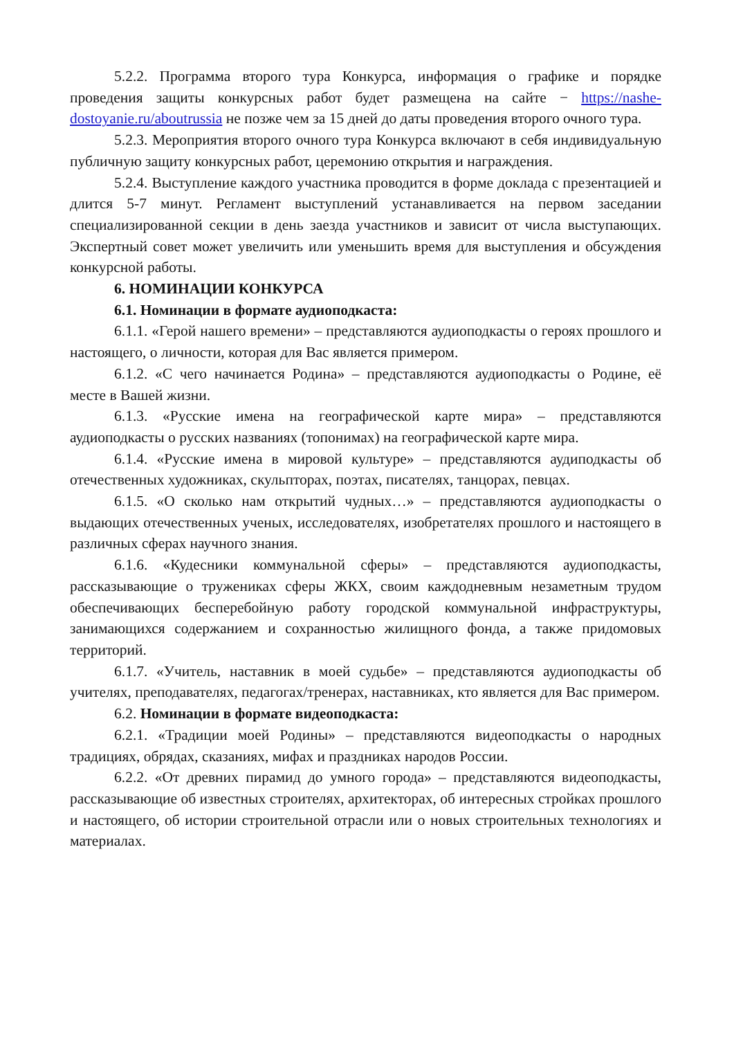5.2.2. Программа второго тура Конкурса, информация о графике и порядке проведения защиты конкурсных работ будет размещена на сайте − https://nashe-dostoyanie.ru/aboutrussia не позже чем за 15 дней до даты проведения второго очного тура.
5.2.3. Мероприятия второго очного тура Конкурса включают в себя индивидуальную публичную защиту конкурсных работ, церемонию открытия и награждения.
5.2.4. Выступление каждого участника проводится в форме доклада с презентацией и длится 5-7 минут. Регламент выступлений устанавливается на первом заседании специализированной секции в день заезда участников и зависит от числа выступающих. Экспертный совет может увеличить или уменьшить время для выступления и обсуждения конкурсной работы.
6. НОМИНАЦИИ КОНКУРСА
6.1. Номинации в формате аудиоподкаста:
6.1.1. «Герой нашего времени» – представляются аудиоподкасты о героях прошлого и настоящего, о личности, которая для Вас является примером.
6.1.2. «С чего начинается Родина» – представляются аудиоподкасты о Родине, её месте в Вашей жизни.
6.1.3. «Русские имена на географической карте мира» – представляются аудиоподкасты о русских названиях (топонимах) на географической карте мира.
6.1.4. «Русские имена в мировой культуре» – представляются аудиподкасты об отечественных художниках, скульпторах, поэтах, писателях, танцорах, певцах.
6.1.5. «О сколько нам открытий чудных…» – представляются аудиоподкасты о выдающих отечественных ученых, исследователях, изобретателях прошлого и настоящего в различных сферах научного знания.
6.1.6. «Кудесники коммунальной сферы» – представляются аудиоподкасты, рассказывающие о тружениках сферы ЖКХ, своим каждодневным незаметным трудом обеспечивающих бесперебойную работу городской коммунальной инфраструктуры, занимающихся содержанием и сохранностью жилищного фонда, а также придомовых территорий.
6.1.7. «Учитель, наставник в моей судьбе» – представляются аудиоподкасты об учителях, преподавателях, педагогах/тренерах, наставниках, кто является для Вас примером.
6.2. Номинации в формате видеоподкаста:
6.2.1. «Традиции моей Родины» – представляются видеоподкасты о народных традициях, обрядах, сказаниях, мифах и праздниках народов России.
6.2.2. «От древних пирамид до умного города» – представляются видеоподкасты, рассказывающие об известных строителях, архитекторах, об интересных стройках прошлого и настоящего, об истории строительной отрасли или о новых строительных технологиях и материалах.